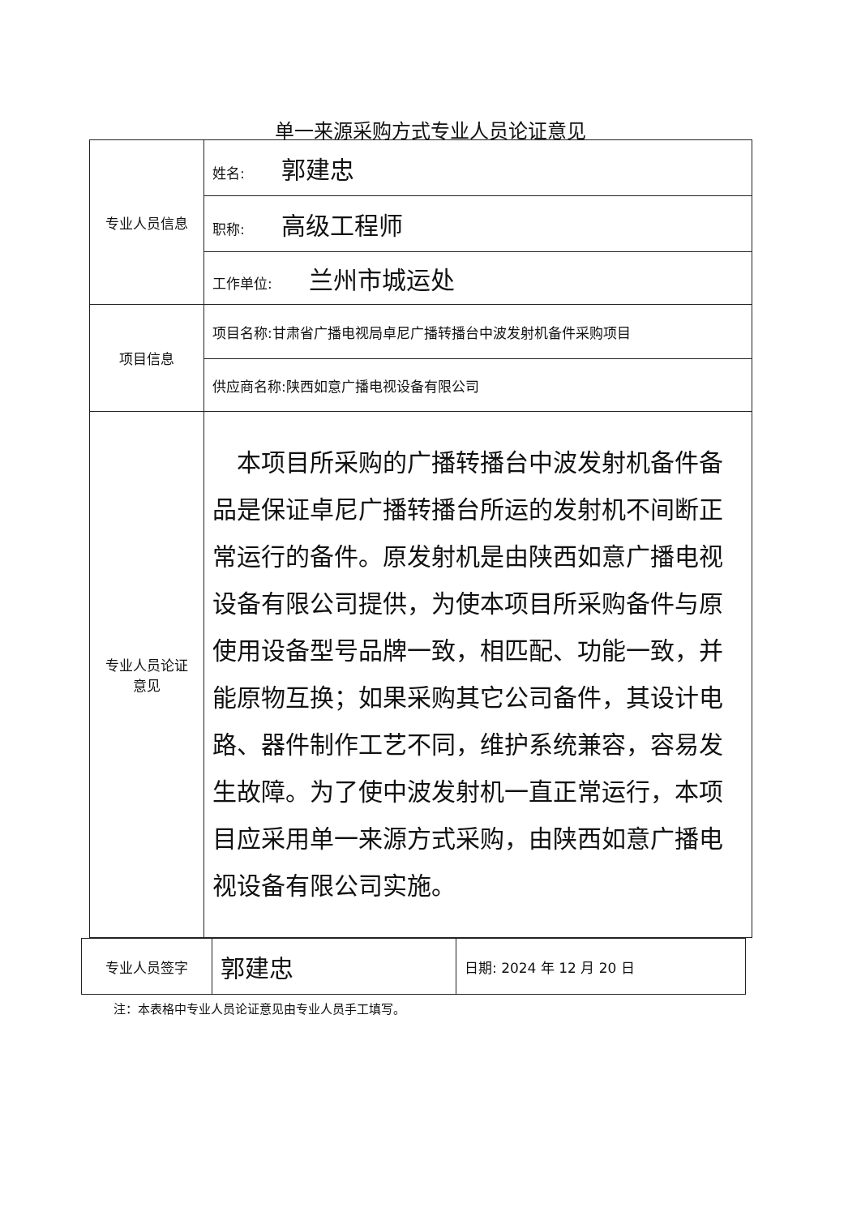单一来源采购方式专业人员论证意见
| 专业人员信息 | 姓名: 郭建忠 |
| | 职称: 高级工程师 |
| | 工作单位: 兰州市城运处 |
| 项目信息 | 项目名称:甘肃省广播电视局卓尼广播转播台中波发射机备件采购项目 |
| | 供应商名称:陕西如意广播电视设备有限公司 |
| 专业人员论证 意见 | 本项目所采购的广播转播台中波发射机备件备品是保证卓尼广播转播台所运的发射机不间断正常运行的备件。原发射机是由陕西如意广播电视设备有限公司提供，为使本项目所采购备件与原使用设备型号品牌一致，相匹配、功能一致，并能原物互换；如果采购其它公司备件，其设计电路、器件制作工艺不同，维护系统兼容，容易发生故障。为了使中波发射机一直正常运行，本项目应采用单一来源方式采购，由陕西如意广播电视设备有限公司实施。 |
| 专业人员签字 | 郭建忠 | 日期: 2024 年 12 月 20 日 |
注：本表格中专业人员论证意见由专业人员手工填写。